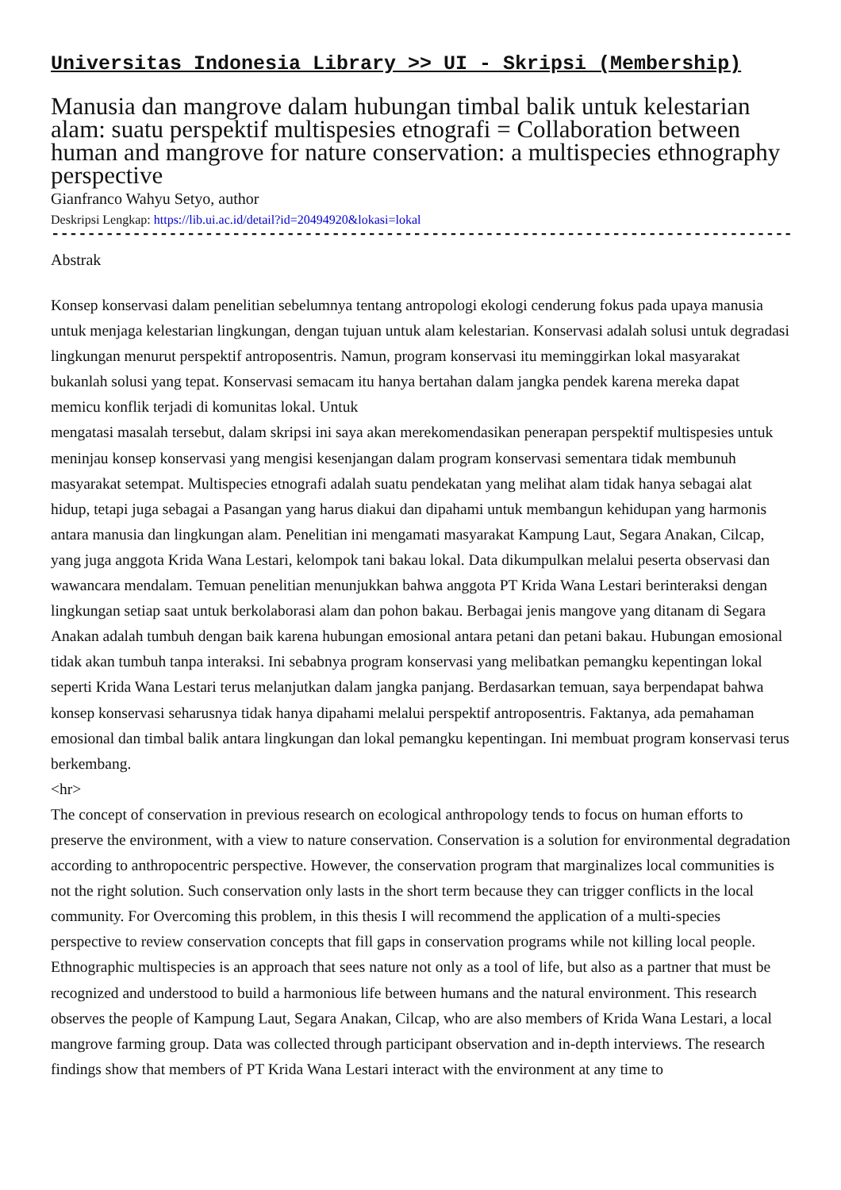Universitas Indonesia Library >> UI - Skripsi (Membership)
Manusia dan mangrove dalam hubungan timbal balik untuk kelestarian alam: suatu perspektif multispesies etnografi = Collaboration between human and mangrove for nature conservation: a multispecies ethnography perspective
Gianfranco Wahyu Setyo, author
Deskripsi Lengkap: https://lib.ui.ac.id/detail?id=20494920&lokasi=lokal
------------------------------------------------------------------------------------------
Abstrak
Konsep konservasi dalam penelitian sebelumnya tentang antropologi ekologi cenderung fokus pada upaya manusia untuk menjaga kelestarian lingkungan, dengan tujuan untuk alam kelestarian. Konservasi adalah solusi untuk degradasi lingkungan menurut perspektif antroposentris. Namun, program konservasi itu meminggirkan lokal masyarakat bukanlah solusi yang tepat. Konservasi semacam itu hanya bertahan dalam jangka pendek karena mereka dapat memicu konflik terjadi di komunitas lokal. Untuk
mengatasi masalah tersebut, dalam skripsi ini saya akan merekomendasikan penerapan perspektif multispesies untuk meninjau konsep konservasi yang mengisi kesenjangan dalam program konservasi sementara tidak membunuh masyarakat setempat. Multispecies etnografi adalah suatu pendekatan yang melihat alam tidak hanya sebagai alat hidup, tetapi juga sebagai a Pasangan yang harus diakui dan dipahami untuk membangun kehidupan yang harmonis antara manusia dan lingkungan alam. Penelitian ini mengamati masyarakat Kampung Laut, Segara Anakan, Cilcap, yang juga anggota Krida Wana Lestari, kelompok tani bakau lokal. Data dikumpulkan melalui peserta observasi dan wawancara mendalam. Temuan penelitian menunjukkan bahwa anggota PT Krida Wana Lestari berinteraksi dengan lingkungan setiap saat untuk berkolaborasi alam dan pohon bakau. Berbagai jenis mangove yang ditanam di Segara Anakan adalah tumbuh dengan baik karena hubungan emosional antara petani dan petani bakau. Hubungan emosional tidak akan tumbuh tanpa interaksi. Ini sebabnya program konservasi yang melibatkan pemangku kepentingan lokal seperti Krida Wana Lestari terus melanjutkan dalam jangka panjang. Berdasarkan temuan, saya berpendapat bahwa konsep konservasi seharusnya tidak hanya dipahami melalui perspektif antroposentris. Faktanya, ada pemahaman emosional dan timbal balik antara lingkungan dan lokal pemangku kepentingan. Ini membuat program konservasi terus berkembang.
<hr>
The concept of conservation in previous research on ecological anthropology tends to focus on human efforts to preserve the environment, with a view to nature conservation. Conservation is a solution for environmental degradation according to anthropocentric perspective. However, the conservation program that marginalizes local communities is not the right solution. Such conservation only lasts in the short term because they can trigger conflicts in the local community. For Overcoming this problem, in this thesis I will recommend the application of a multi-species perspective to review conservation concepts that fill gaps in conservation programs while not killing local people. Ethnographic multispecies is an approach that sees nature not only as a tool of life, but also as a partner that must be recognized and understood to build a harmonious life between humans and the natural environment. This research observes the people of Kampung Laut, Segara Anakan, Cilcap, who are also members of Krida Wana Lestari, a local mangrove farming group. Data was collected through participant observation and in-depth interviews. The research findings show that members of PT Krida Wana Lestari interact with the environment at any time to